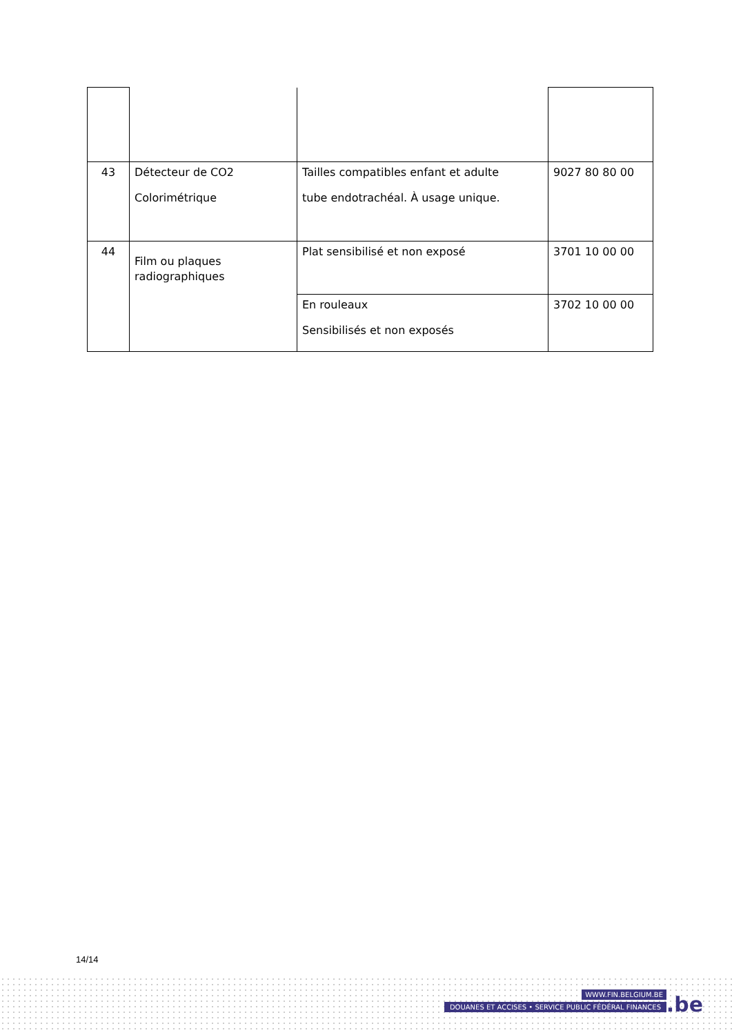| 43 | Détecteur de CO2 Colorimétrique | Tailles compatibles enfant et adulte tube endotrachéal. À usage unique. | 9027 80 80 00 |
| 44 | Film ou plaques radiographiques | Plat sensibilisé et non exposé | 3701 10 00 00 |
| | | En rouleaux Sensibilisés et non exposés | 3702 10 00 00 |
14/14
WWW.FIN.BELGIUM.BE
DOUANES ET ACCISES • SERVICE PUBLIC FÉDÉRAL FINANCES
.be